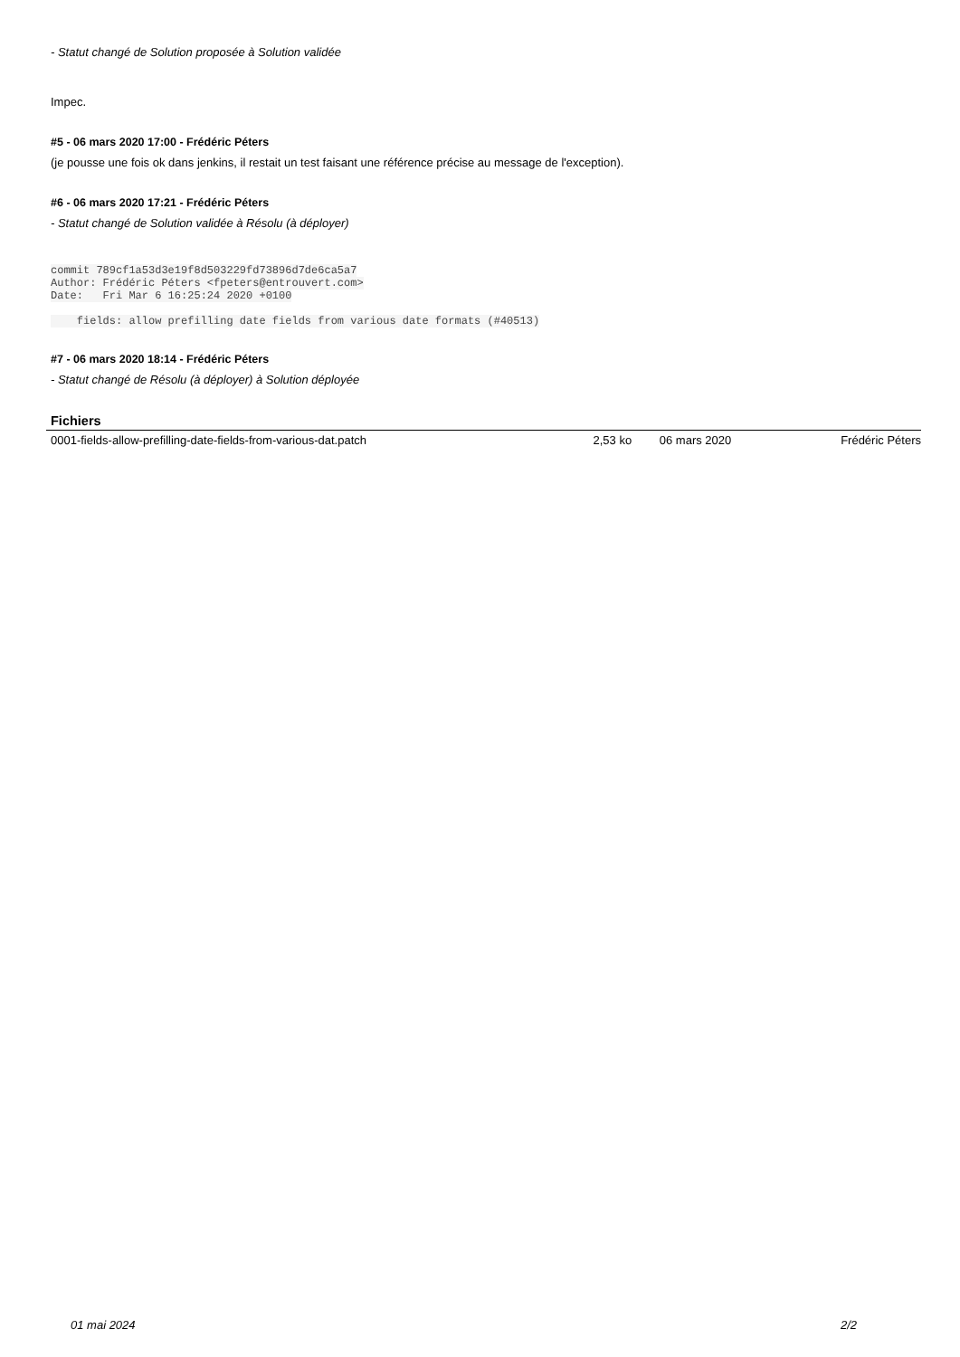- Statut changé de Solution proposée à Solution validée
Impec.
#5 - 06 mars 2020 17:00 - Frédéric Péters
(je pousse une fois ok dans jenkins, il restait un test faisant une référence précise au message de l'exception).
#6 - 06 mars 2020 17:21 - Frédéric Péters
- Statut changé de Solution validée à Résolu (à déployer)
commit 789cf1a53d3e19f8d503229fd73896d7de6ca5a7
Author: Frédéric Péters <fpeters@entrouvert.com>
Date:   Fri Mar 6 16:25:24 2020 +0100

    fields: allow prefilling date fields from various date formats (#40513)
#7 - 06 mars 2020 18:14 - Frédéric Péters
- Statut changé de Résolu (à déployer) à Solution déployée
Fichiers
| 0001-fields-allow-prefilling-date-fields-from-various-dat.patch | 2,53 ko | 06 mars 2020 | Frédéric Péters |
01 mai 2024 2/2